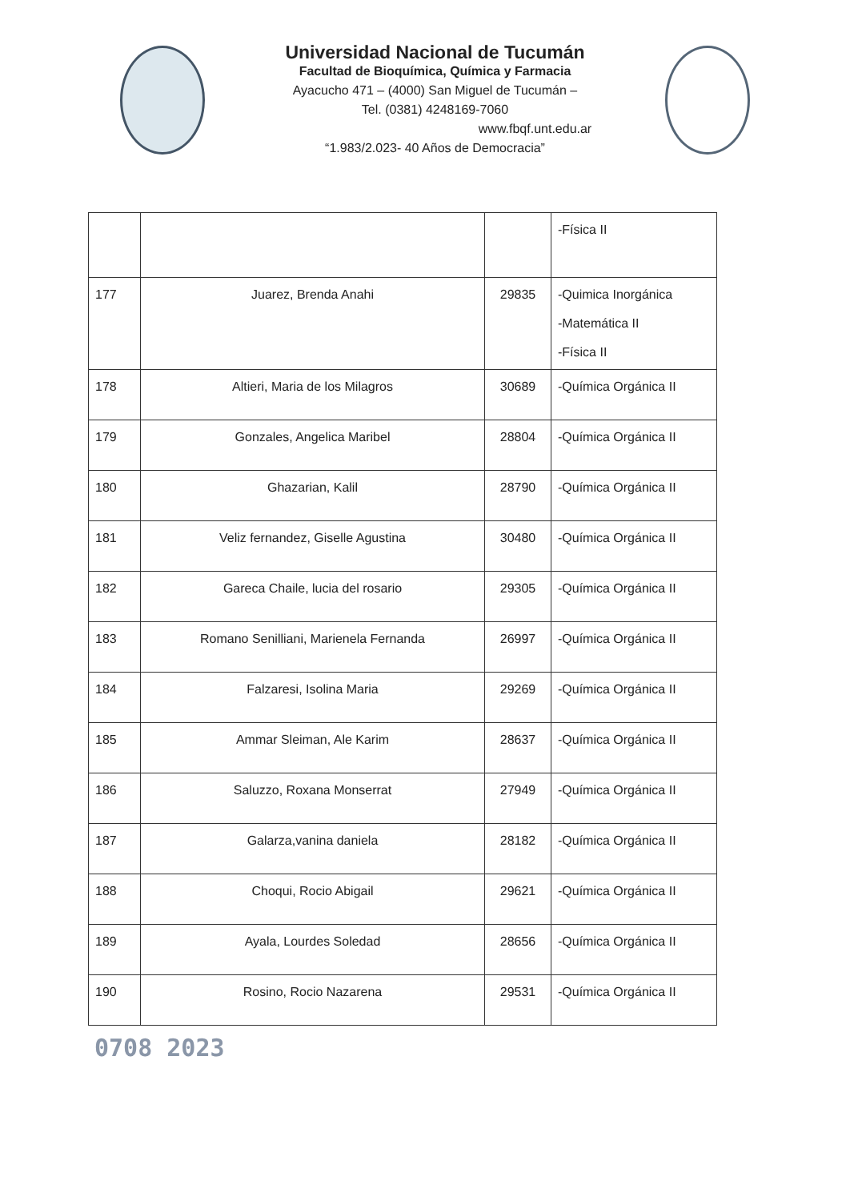Universidad Nacional de Tucumán
Facultad de Bioquímica, Química y Farmacia
Ayacucho 471 – (4000) San Miguel de Tucumán –
Tel. (0381) 4248169-7060
www.fbqf.unt.edu.ar
“1.983/2.023- 40 Años de Democracia”
| | | | -Física II |
| 177 | Juarez, Brenda Anahi | 29835 | -Quimica Inorgánica -Matemática II -Física II |
| 178 | Altieri, Maria de los Milagros | 30689 | -Química Orgánica II |
| 179 | Gonzales, Angelica Maribel | 28804 | -Química Orgánica II |
| 180 | Ghazarian, Kalil | 28790 | -Química Orgánica II |
| 181 | Veliz fernandez, Giselle Agustina | 30480 | -Química Orgánica II |
| 182 | Gareca Chaile, lucia del rosario | 29305 | -Química Orgánica II |
| 183 | Romano Senilliani, Marienela Fernanda | 26997 | -Química Orgánica II |
| 184 | Falzaresi, Isolina Maria | 29269 | -Química Orgánica II |
| 185 | Ammar Sleiman, Ale Karim | 28637 | -Química Orgánica II |
| 186 | Saluzzo, Roxana Monserrat | 27949 | -Química Orgánica II |
| 187 | Galarza,vanina daniela | 28182 | -Química Orgánica II |
| 188 | Choqui, Rocio Abigail | 29621 | -Química Orgánica II |
| 189 | Ayala, Lourdes Soledad | 28656 | -Química Orgánica II |
| 190 | Rosino, Rocio Nazarena | 29531 | -Química Orgánica II |
0708 2023